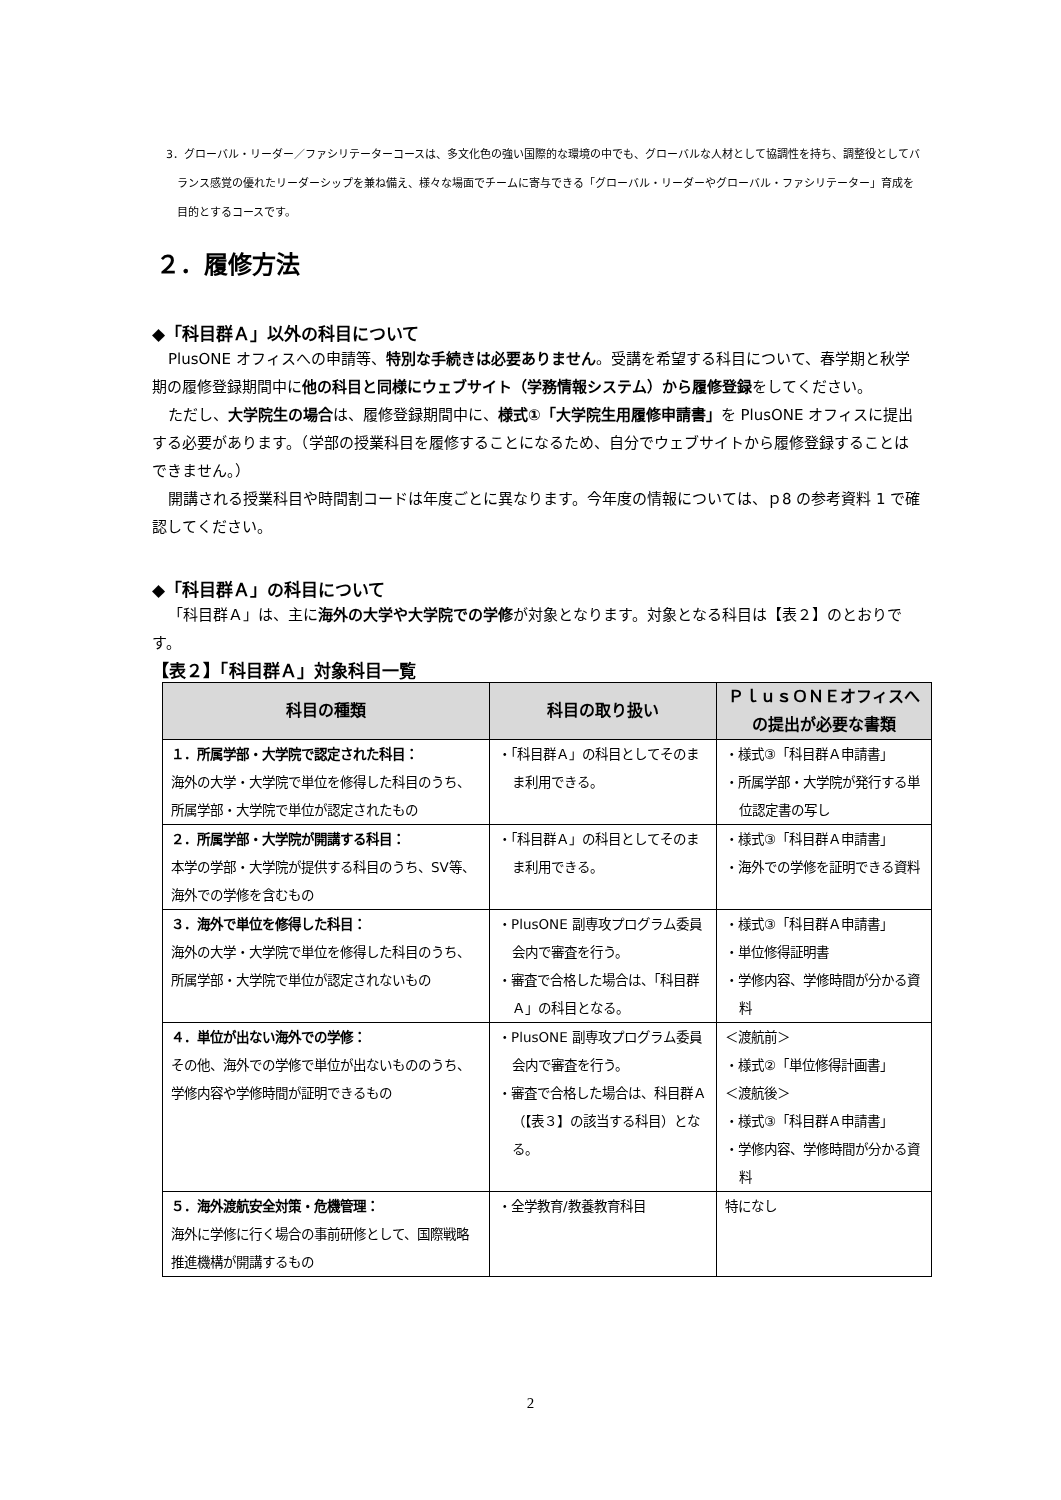3．グローバル・リーダー／ファシリテーターコースは、多文化色の強い国際的な環境の中でも、グローバルな人材として協調性を持ち、調整役としてバランス感覚の優れたリーダーシップを兼ね備え、様々な場面でチームに寄与できる「グローバル・リーダーやグローバル・ファシリテーター」育成を目的とするコースです。
２．履修方法
◆「科目群Ａ」以外の科目について
PlusONE オフィスへの申請等、特別な手続きは必要ありません。受講を希望する科目について、春学期と秋学期の履修登録期間中に他の科目と同様にウェブサイト（学務情報システム）から履修登録をしてください。
ただし、大学院生の場合は、履修登録期間中に、様式①「大学院生用履修申請書」を PlusONE オフィスに提出する必要があります。（学部の授業科目を履修することになるため、自分でウェブサイトから履修登録することはできません。）
開講される授業科目や時間割コードは年度ごとに異なります。今年度の情報については、ｐ8 の参考資料 1 で確認してください。
◆「科目群Ａ」の科目について
「科目群Ａ」は、主に海外の大学や大学院での学修が対象となります。対象となる科目は【表２】のとおりです。
【表２】「科目群Ａ」対象科目一覧
| 科目の種類 | 科目の取り扱い | ＰｌｕｓＯＮＥオフィスへの提出が必要な書類 |
| --- | --- | --- |
| １．所属学部・大学院で認定された科目： 海外の大学・大学院で単位を修得した科目のうち、所属学部・大学院で単位が認定されたもの | ・「科目群Ａ」の科目としてそのまま利用できる。 | ・様式③「科目群Ａ申請書」 ・所属学部・大学院が発行する単位認定書の写し |
| ２．所属学部・大学院が開講する科目： 本学の学部・大学院が提供する科目のうち、SV等、海外での学修を含むもの | ・「科目群Ａ」の科目としてそのまま利用できる。 | ・様式③「科目群Ａ申請書」 ・海外での学修を証明できる資料 |
| ３．海外で単位を修得した科目： 海外の大学・大学院で単位を修得した科目のうち、所属学部・大学院で単位が認定されないもの | ・PlusONE 副専攻プログラム委員会内で審査を行う。 ・審査で合格した場合は、「科目群Ａ」の科目となる。 | ・様式③「科目群Ａ申請書」 ・単位修得証明書 ・学修内容、学修時間が分かる資料 |
| ４．単位が出ない海外での学修： その他、海外での学修で単位が出ないもののうち、学修内容や学修時間が証明できるもの | ・PlusONE 副専攻プログラム委員会内で審査を行う。 ・審査で合格した場合は、科目群Ａ（【表３】の該当する科目）となる。 | ＜渡航前＞ ・様式②「単位修得計画書」 ＜渡航後＞ ・様式③「科目群Ａ申請書」 ・学修内容、学修時間が分かる資料 |
| ５．海外渡航安全対策・危機管理： 海外に学修に行く場合の事前研修として、国際戦略推進機構が開講するもの | ・全学教育/教養教育科目 | 特になし |
2